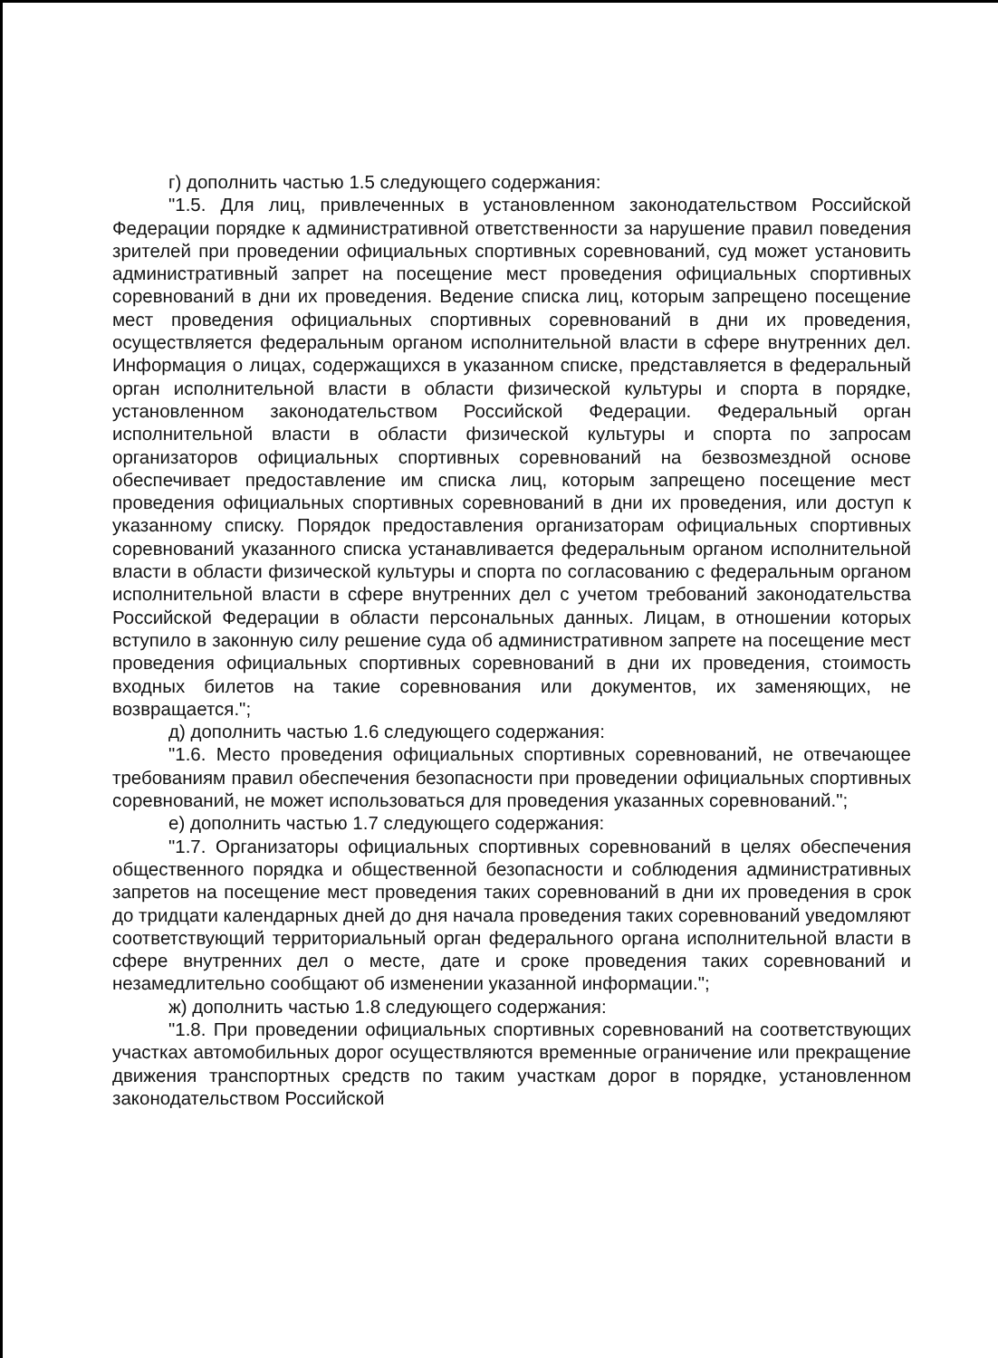г) дополнить частью 1.5 следующего содержания:
"1.5. Для лиц, привлеченных в установленном законодательством Российской Федерации порядке к административной ответственности за нарушение правил поведения зрителей при проведении официальных спортивных соревнований, суд может установить административный запрет на посещение мест проведения официальных спортивных соревнований в дни их проведения. Ведение списка лиц, которым запрещено посещение мест проведения официальных спортивных соревнований в дни их проведения, осуществляется федеральным органом исполнительной власти в сфере внутренних дел. Информация о лицах, содержащихся в указанном списке, представляется в федеральный орган исполнительной власти в области физической культуры и спорта в порядке, установленном законодательством Российской Федерации. Федеральный орган исполнительной власти в области физической культуры и спорта по запросам организаторов официальных спортивных соревнований на безвозмездной основе обеспечивает предоставление им списка лиц, которым запрещено посещение мест проведения официальных спортивных соревнований в дни их проведения, или доступ к указанному списку. Порядок предоставления организаторам официальных спортивных соревнований указанного списка устанавливается федеральным органом исполнительной власти в области физической культуры и спорта по согласованию с федеральным органом исполнительной власти в сфере внутренних дел с учетом требований законодательства Российской Федерации в области персональных данных. Лицам, в отношении которых вступило в законную силу решение суда об административном запрете на посещение мест проведения официальных спортивных соревнований в дни их проведения, стоимость входных билетов на такие соревнования или документов, их заменяющих, не возвращается.";
д) дополнить частью 1.6 следующего содержания:
"1.6. Место проведения официальных спортивных соревнований, не отвечающее требованиям правил обеспечения безопасности при проведении официальных спортивных соревнований, не может использоваться для проведения указанных соревнований.";
е) дополнить частью 1.7 следующего содержания:
"1.7. Организаторы официальных спортивных соревнований в целях обеспечения общественного порядка и общественной безопасности и соблюдения административных запретов на посещение мест проведения таких соревнований в дни их проведения в срок до тридцати календарных дней до дня начала проведения таких соревнований уведомляют соответствующий территориальный орган федерального органа исполнительной власти в сфере внутренних дел о месте, дате и сроке проведения таких соревнований и незамедлительно сообщают об изменении указанной информации.";
ж) дополнить частью 1.8 следующего содержания:
"1.8. При проведении официальных спортивных соревнований на соответствующих участках автомобильных дорог осуществляются временные ограничение или прекращение движения транспортных средств по таким участкам дорог в порядке, установленном законодательством Российской